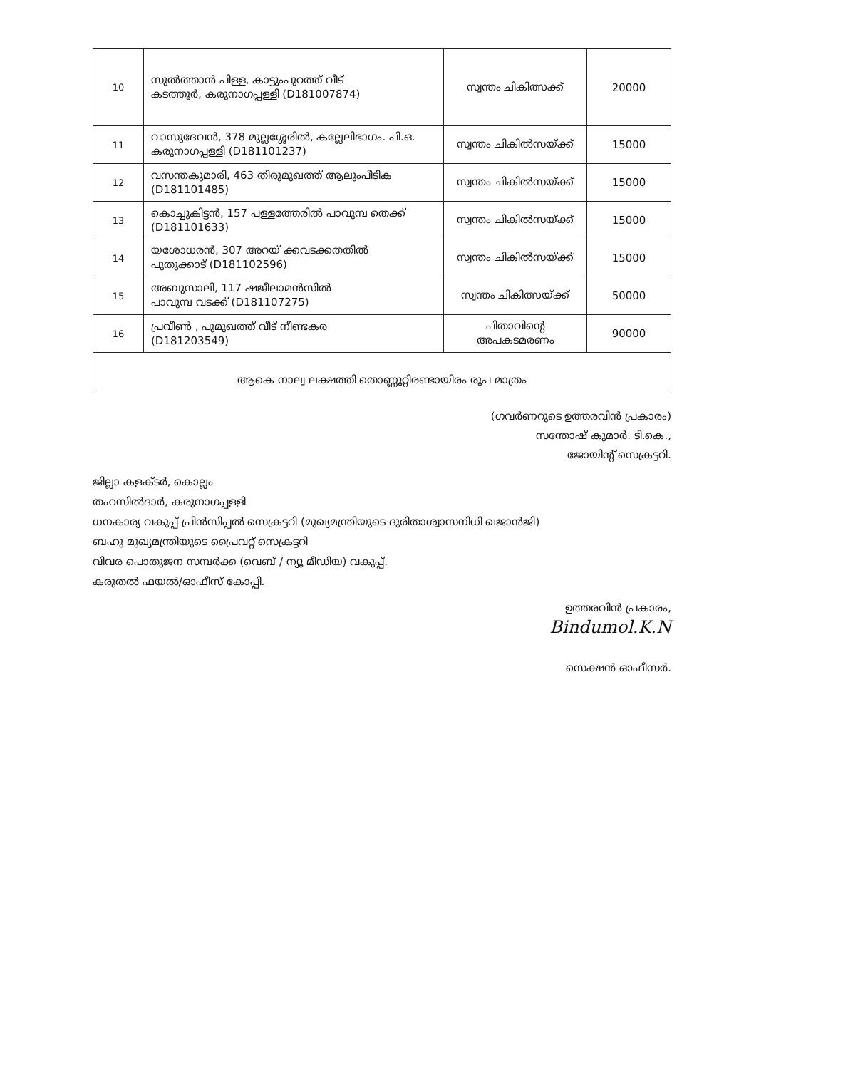| 10 | സുൽത്താൻ പിള്ള, കാട്ടുംപുറത്ത് വീട് കടത്തൂർ, കരുനാഗപ്പള്ളി (D181007874) | സ്വന്തം ചികിത്സക്ക് | 20000 |
| 11 | വാസുദേവൻ, 378 മുല്ലശ്ശേരിൽ, കല്ലേലിഭാഗം. പി.ഒ. കരുനാഗപ്പള്ളി (D181101237) | സ്വന്തം ചികിൽസയ്ക്ക് | 15000 |
| 12 | വസന്തകുമാരി, 463 തിരുമുഖത്ത് ആലുംപീടിക (D181101485) | സ്വന്തം ചികിൽസയ്ക്ക് | 15000 |
| 13 | കൊച്ചുകിട്ടൻ, 157 പള്ളത്തേരിൽ പാവുമ്പ തെക്ക് (D181101633) | സ്വന്തം ചികിൽസയ്ക്ക് | 15000 |
| 14 | യശോധരൻ, 307 അറയ് ക്കവടക്കതതിൽ പുതുക്കാട് (D181102596) | സ്വന്തം ചികിൽസയ്ക്ക് | 15000 |
| 15 | അബുസാലി, 117 ഷജീലാമൻസിൽ പാവുമ്പ വടക്ക് (D181107275) | സ്വന്തം ചികിത്സയ്ക്ക് | 50000 |
| 16 | പ്രവീൺ , പുമുഖത്ത് വീട് നീണ്ടകര (D181203549) | പിതാവിന്റെ അപകടമരണം | 90000 |
| ആകെ നാല്വ ലക്ഷത്തി തൊണ്ണൂറ്റിരണ്ടായിരം രൂപ മാത്രം | | | |
(ഗവർണറുടെ ഉത്തരവിൻ പ്രകാരം)
സന്തോഷ് കുമാർ. ടി.കെ.,
ജോയിന്റ് സെക്രട്ടറി.
ജില്ലാ കളക്ടർ, കൊല്ലം
തഹസിൽദാർ, കരുനാഗപ്പള്ളി
ധനകാര്യ വകുപ്പ് പ്രിൻസിപ്പൽ സെക്രട്ടറി (മുഖ്യമന്ത്രിയുടെ ദുരിതാശ്വാസനിധി ഖജാൻജി)
ബഹു മുഖ്യമന്ത്രിയുടെ പ്രൈവറ്റ് സെക്രട്ടറി
വിവര പൊതുജന സമ്പർക്ക (വെബ് / ന്യൂ മീഡിയ) വകുപ്പ്.
കരുതൽ ഫയൽ/ഓഫീസ് കോപ്പി.
ഉത്തരവിൻ പ്രകാരം,
Bindumol.K.N
സെക്ഷൻ ഓഫീസർ.